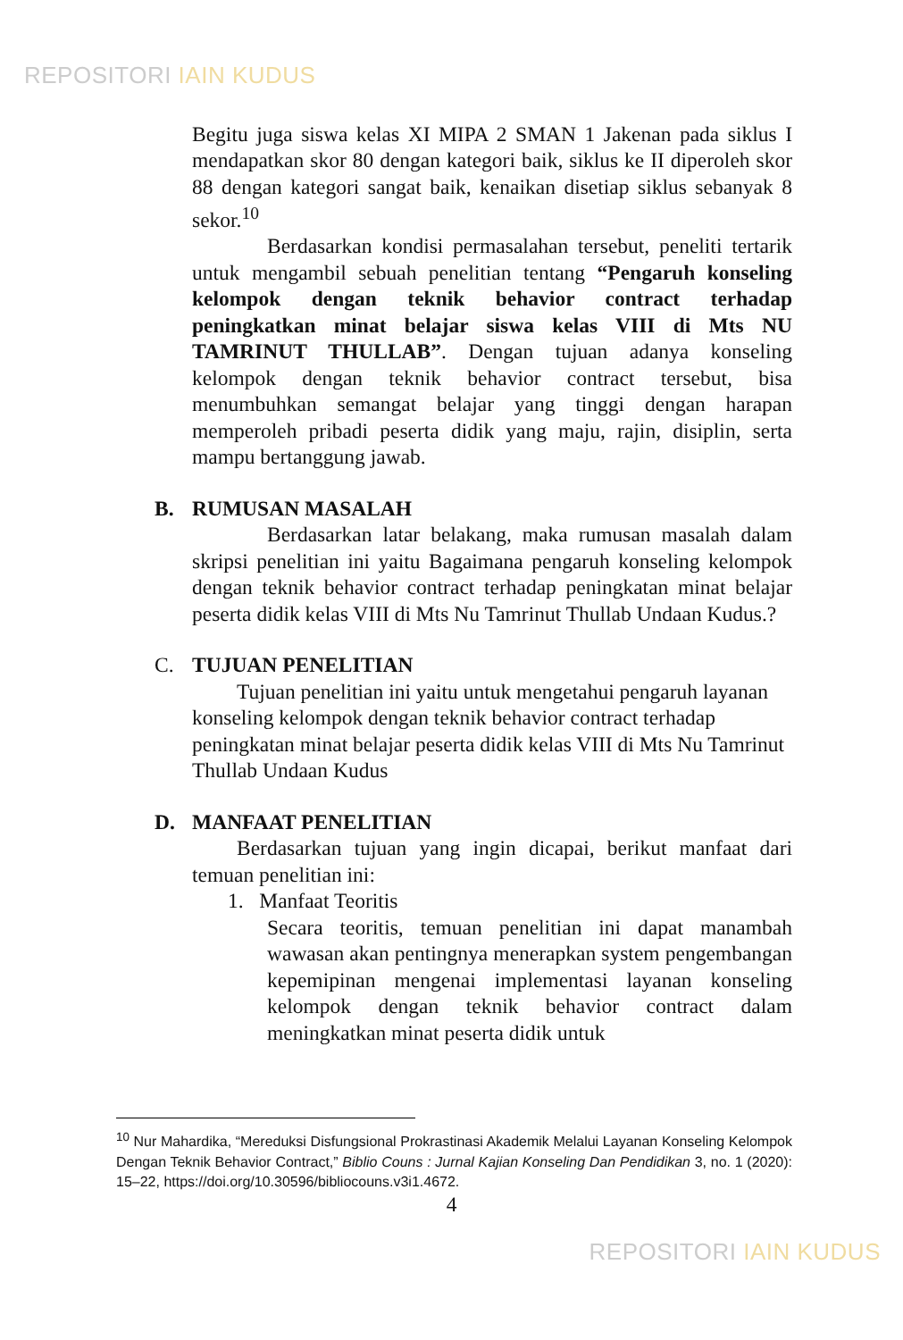REPOSITORI IAIN KUDUS
Begitu juga siswa kelas XI MIPA 2 SMAN 1 Jakenan pada siklus I mendapatkan skor 80 dengan kategori baik, siklus ke II diperoleh skor 88 dengan kategori sangat baik, kenaikan disetiap siklus sebanyak 8 sekor.<sup>10</sup>
Berdasarkan kondisi permasalahan tersebut, peneliti tertarik untuk mengambil sebuah penelitian tentang “Pengaruh konseling kelompok dengan teknik behavior contract terhadap peningkatkan minat belajar siswa kelas VIII di Mts NU TAMRINUT THULLAB”. Dengan tujuan adanya konseling kelompok dengan teknik behavior contract tersebut, bisa menumbuhkan semangat belajar yang tinggi dengan harapan memperoleh pribadi peserta didik yang maju, rajin, disiplin, serta mampu bertanggung jawab.
B. RUMUSAN MASALAH
Berdasarkan latar belakang, maka rumusan masalah dalam skripsi penelitian ini yaitu Bagaimana pengaruh konseling kelompok dengan teknik behavior contract terhadap peningkatan minat belajar peserta didik kelas VIII di Mts Nu Tamrinut Thullab Undaan Kudus.?
C. TUJUAN PENELITIAN
Tujuan penelitian ini yaitu untuk mengetahui pengaruh layanan konseling kelompok dengan teknik behavior contract terhadap peningkatan minat belajar peserta didik kelas VIII di Mts Nu Tamrinut Thullab Undaan Kudus
D. MANFAAT PENELITIAN
Berdasarkan tujuan yang ingin dicapai, berikut manfaat dari temuan penelitian ini:
1. Manfaat Teoritis
Secara teoritis, temuan penelitian ini dapat manambah wawasan akan pentingnya menerapkan system pengembangan kepemipinan mengenai implementasi layanan konseling kelompok dengan teknik behavior contract dalam meningkatkan minat peserta didik untuk
<sup>10</sup> Nur Mahardika, “Mereduksi Disfungsional Prokrastinasi Akademik Melalui Layanan Konseling Kelompok Dengan Teknik Behavior Contract,” Biblio Couns : Jurnal Kajian Konseling Dan Pendidikan 3, no. 1 (2020): 15–22, https://doi.org/10.30596/bibliocouns.v3i1.4672.
4
REPOSITORI IAIN KUDUS